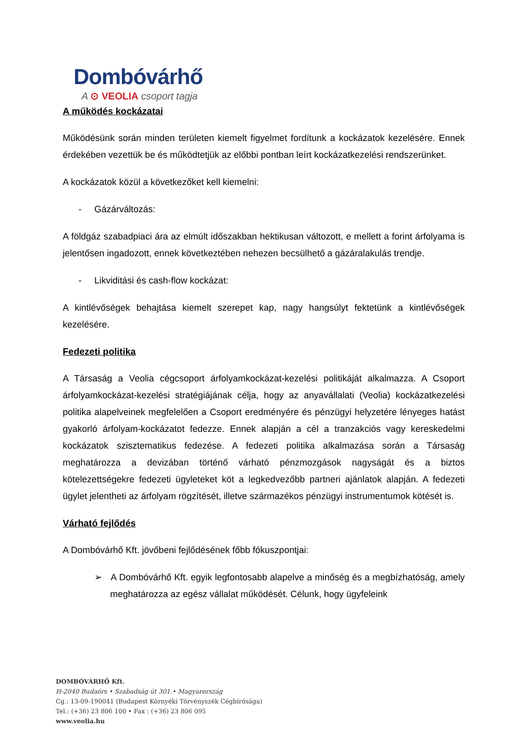Dombóvárhő
A ⊙ VEOLIA csoport tagja
A működés kockázatai
Működésünk során minden területen kiemelt figyelmet fordítunk a kockázatok kezelésére. Ennek érdekében vezettük be és működtetjük az előbbi pontban leírt kockázatkezelési rendszerünket.
A kockázatok közül a következőket kell kiemelni:
- Gázárváltozás:
A földgáz szabadpiaci ára az elmúlt időszakban hektikusan változott, e mellett a forint árfolyama is jelentősen ingadozott, ennek következtében nehezen becsülhető a gázáralakulás trendje.
- Likviditási és cash-flow kockázat:
A kintlévőségek behajtása kiemelt szerepet kap, nagy hangsúlyt fektetünk a kintlévőségek kezelésére.
Fedezeti politika
A Társaság a Veolia cégcsoport árfolyamkockázat-kezelési politikáját alkalmazza. A Csoport árfolyamkockázat-kezelési stratégiájának célja, hogy az anyavállalati (Veolia) kockázatkezelési politika alapelveinek megfelelően a Csoport eredményére és pénzügyi helyzetére lényeges hatást gyakorló árfolyam-kockázatot fedezze. Ennek alapján a cél a tranzakciós vagy kereskedelmi kockázatok szisztematikus fedezése. A fedezeti politika alkalmazása során a Társaság meghatározza a devizában történő várható pénzmozgások nagyságát és a biztos kötelezettségekre fedezeti ügyleteket köt a legkedvezőbb partneri ajánlatok alapján. A fedezeti ügylet jelentheti az árfolyam rögzítését, illetve származékos pénzügyi instrumentumok kötését is.
Várható fejlődés
A Dombóvárhő Kft. jövőbeni fejlődésének főbb fókuszpontjai:
➢ A Dombóvárhő Kft. egyik legfontosabb alapelve a minőség és a megbízhatóság, amely meghatározza az egész vállalat működését. Célunk, hogy ügyfeleink
DOMBÓVÁRHŐ Kft.
H-2040 Budaörs • Szabadság út 301.• Magyarország
Cg.: 13-09-190041 (Budapest Környéki Törvényszék Cégbírósága)
Tel.: (+36) 23 806 100 • Fax : (+36) 23 806 095
www.veolia.hu